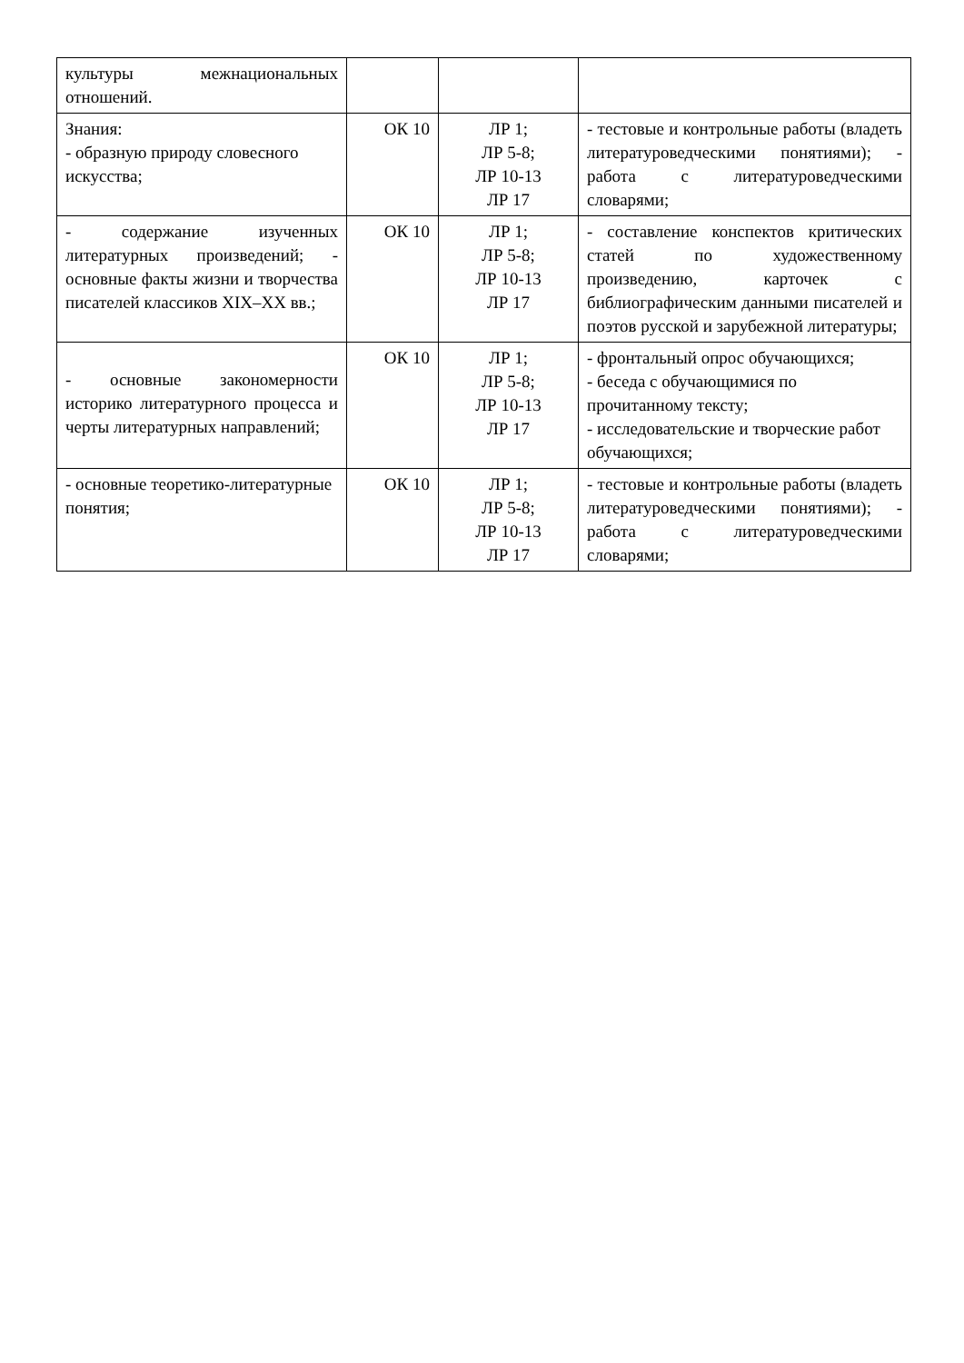| культуры межнациональных отношений. | | | |
| Знания: - образную природу словесного искусства; | ОК 10 | ЛР 1; ЛР 5-8; ЛР 10-13 ЛР 17 | - тестовые и контрольные работы (владеть литературоведческими понятиями); - работа с литературоведческими словарями; |
| - содержание изученных литературных произведений; - основные факты жизни и творчества писателей классиков XIX–XX вв.; | ОК 10 | ЛР 1; ЛР 5-8; ЛР 10-13 ЛР 17 | - составление конспектов критических статей по художественному произведению, карточек с библиографическим данными писателей и поэтов русской и зарубежной литературы; |
| - основные закономерности историко литературного процесса и черты литературных направлений; | ОК 10 | ЛР 1; ЛР 5-8; ЛР 10-13 ЛР 17 | - фронтальный опрос обучающихся; - беседа с обучающимися по прочитанному тексту; - исследовательские и творческие работ обучающихся; |
| - основные теоретико-литературные понятия; | ОК 10 | ЛР 1; ЛР 5-8; ЛР 10-13 ЛР 17 | - тестовые и контрольные работы (владеть литературоведческими понятиями); - работа с литературоведческими словарями; |